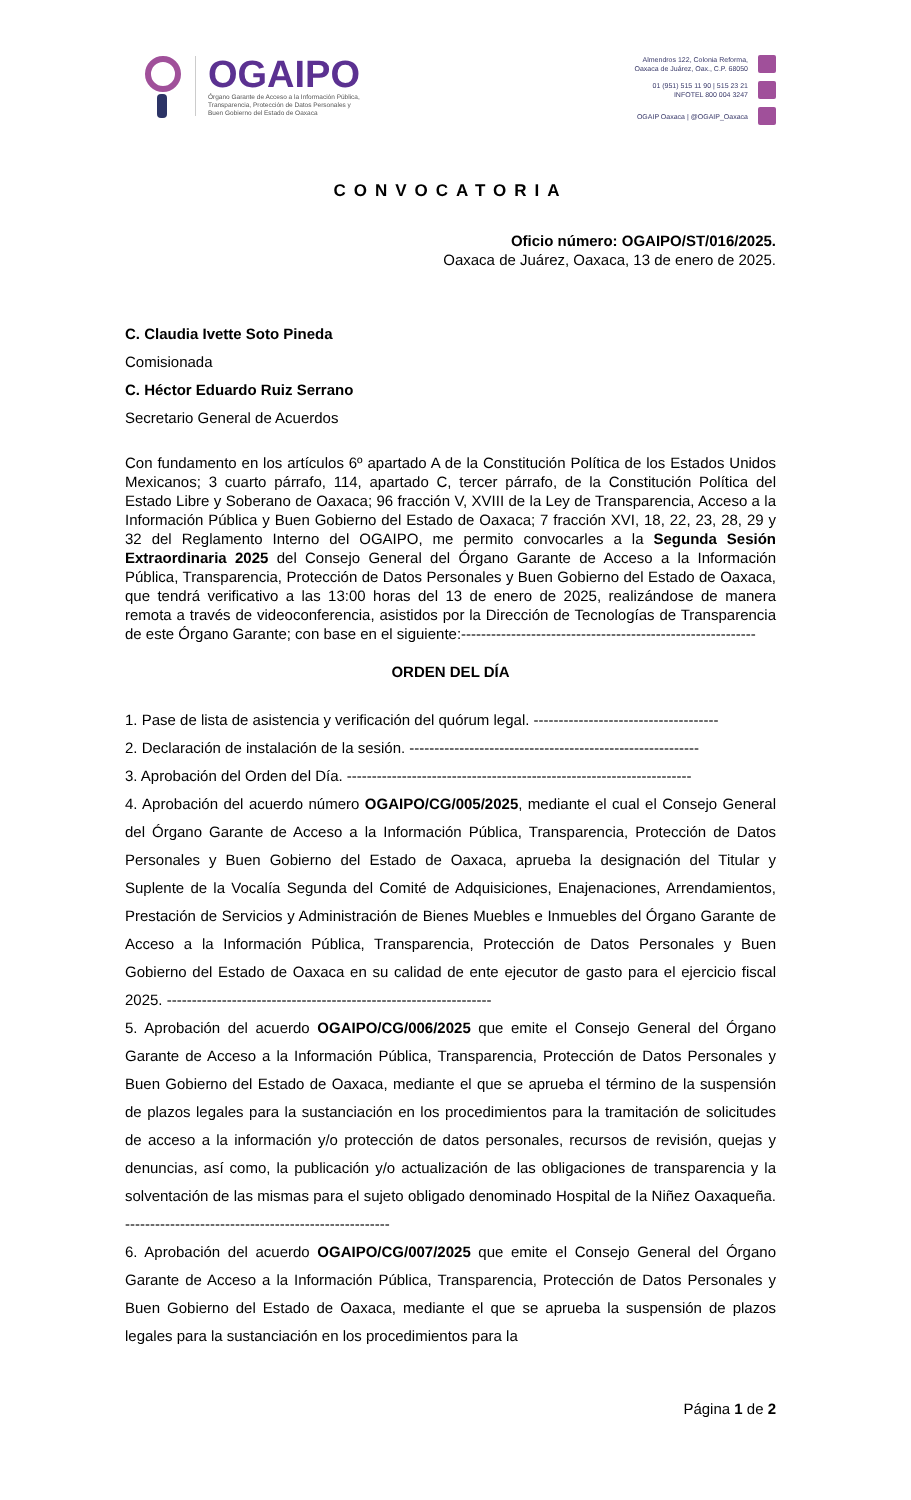OGAIPO
Órgano Garante de Acceso a la Información Pública,
Transparencia, Protección de Datos Personales y
Buen Gobierno del Estado de Oaxaca
Almendros 122, Colonia Reforma,
Oaxaca de Juárez, Oax., C.P. 68050
01 (951) 515 11 90 | 515 23 21
INFOTEL 800 004 3247
OGAIP Oaxaca | @OGAIP_Oaxaca
CONVOCATORIA
Oficio número: OGAIPO/ST/016/2025.
Oaxaca de Juárez, Oaxaca, 13 de enero de 2025.
C. Claudia Ivette Soto Pineda
Comisionada
C. Héctor Eduardo Ruiz Serrano
Secretario General de Acuerdos
Con fundamento en los artículos 6º apartado A de la Constitución Política de los Estados Unidos Mexicanos; 3 cuarto párrafo, 114, apartado C, tercer párrafo, de la Constitución Política del Estado Libre y Soberano de Oaxaca; 96 fracción V, XVIII de la Ley de Transparencia, Acceso a la Información Pública y Buen Gobierno del Estado de Oaxaca; 7 fracción XVI, 18, 22, 23, 28, 29 y 32 del Reglamento Interno del OGAIPO, me permito convocarles a la Segunda Sesión Extraordinaria 2025 del Consejo General del Órgano Garante de Acceso a la Información Pública, Transparencia, Protección de Datos Personales y Buen Gobierno del Estado de Oaxaca, que tendrá verificativo a las 13:00 horas del 13 de enero de 2025, realizándose de manera remota a través de videoconferencia, asistidos por la Dirección de Tecnologías de Transparencia de este Órgano Garante; con base en el siguiente:-----------------------------------------------------------
ORDEN DEL DÍA
1. Pase de lista de asistencia y verificación del quórum legal. -------------------------------------
2. Declaración de instalación de la sesión. ----------------------------------------------------------
3. Aprobación del Orden del Día. ---------------------------------------------------------------------
4. Aprobación del acuerdo número OGAIPO/CG/005/2025, mediante el cual el Consejo General del Órgano Garante de Acceso a la Información Pública, Transparencia, Protección de Datos Personales y Buen Gobierno del Estado de Oaxaca, aprueba la designación del Titular y Suplente de la Vocalía Segunda del Comité de Adquisiciones, Enajenaciones, Arrendamientos, Prestación de Servicios y Administración de Bienes Muebles e Inmuebles del Órgano Garante de Acceso a la Información Pública, Transparencia, Protección de Datos Personales y Buen Gobierno del Estado de Oaxaca en su calidad de ente ejecutor de gasto para el ejercicio fiscal 2025. -----------------------------------------------------------------
5. Aprobación del acuerdo OGAIPO/CG/006/2025 que emite el Consejo General del Órgano Garante de Acceso a la Información Pública, Transparencia, Protección de Datos Personales y Buen Gobierno del Estado de Oaxaca, mediante el que se aprueba el término de la suspensión de plazos legales para la sustanciación en los procedimientos para la tramitación de solicitudes de acceso a la información y/o protección de datos personales, recursos de revisión, quejas y denuncias, así como, la publicación y/o actualización de las obligaciones de transparencia y la solventación de las mismas para el sujeto obligado denominado Hospital de la Niñez Oaxaqueña. -----------------------------------------------------
6. Aprobación del acuerdo OGAIPO/CG/007/2025 que emite el Consejo General del Órgano Garante de Acceso a la Información Pública, Transparencia, Protección de Datos Personales y Buen Gobierno del Estado de Oaxaca, mediante el que se aprueba la suspensión de plazos legales para la sustanciación en los procedimientos para la
Página 1 de 2